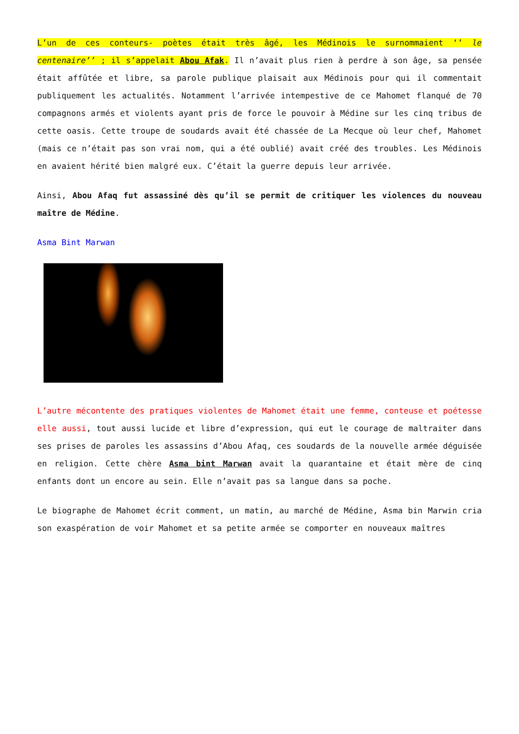L’un de ces conteurs- poètes était très âgé, les Médinois le surnommaient ‘’ le centenaire’’ ; il s’appelait Abou Afak. Il n’avait plus rien à perdre à son âge, sa pensée était affûtée et libre, sa parole publique plaisait aux Médinois pour qui il commentait publiquement les actualités. Notamment l’arrivée intempestive de ce Mahomet flanqué de 70 compagnons armés et violents ayant pris de force le pouvoir à Médine sur les cinq tribus de cette oasis. Cette troupe de soudards avait été chassée de La Mecque où leur chef, Mahomet (mais ce n’était pas son vrai nom, qui a été oublié) avait créé des troubles. Les Médinois en avaient hérité bien malgré eux. C’était la guerre depuis leur arrivée.
Ainsi, Abou Afaq fut assassiné dès qu’il se permit de critiquer les violences du nouveau maître de Médine.
Asma Bint Marwan
L’autre mécontente des pratiques violentes de Mahomet était une femme, conteuse et poétesse elle aussi, tout aussi lucide et libre d’expression, qui eut le courage de maltraiter dans ses prises de paroles les assassins d’Abou Afaq, ces soudards de la nouvelle armée déguisée en religion. Cette chère Asma bint Marwan avait la quarantaine et était mère de cinq enfants dont un encore au sein. Elle n’avait pas sa langue dans sa poche.
Le biographe de Mahomet écrit comment, un matin, au marché de Médine, Asma bin Marwin cria son exaspération de voir Mahomet et sa petite armée se comporter en nouveaux maîtres